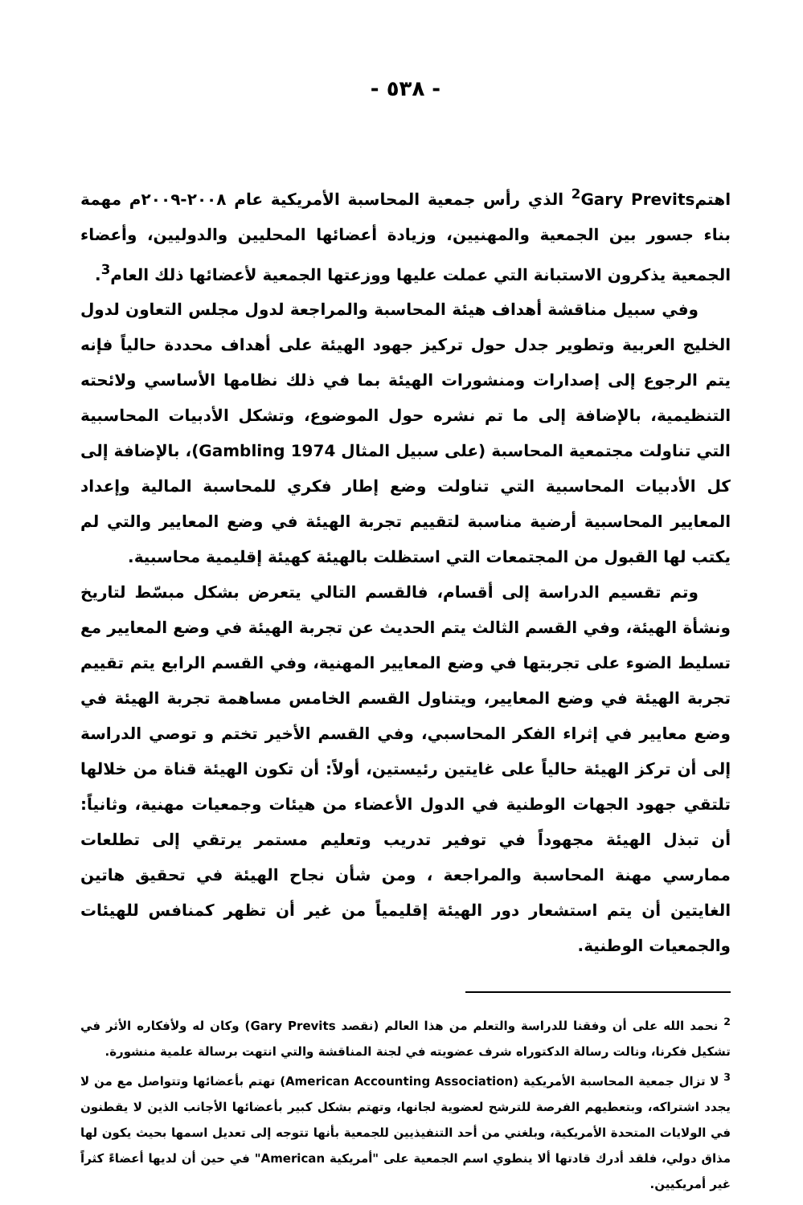- ٥٣٨ -
اهتم<sup>2</sup>Gary Previts الذي رأس جمعية المحاسبة الأمريكية عام ٢٠٠٨-٢٠٠٩م مهمة بناء جسور بين الجمعية والمهنيين، وزيادة أعضائها المحليين والدوليين، وأعضاء الجمعية يذكرون الاستبانة التي عملت عليها ووزعتها الجمعية لأعضائها ذلك العام<sup>3</sup>.
وفي سبيل مناقشة أهداف هيئة المحاسبة والمراجعة لدول مجلس التعاون لدول الخليج العربية وتطوير جدل حول تركيز جهود الهيئة على أهداف محددة حالياً فإنه يتم الرجوع إلى إصدارات ومنشورات الهيئة بما في ذلك نظامها الأساسي ولائحته التنظيمية، بالإضافة إلى ما تم نشره حول الموضوع، وتشكل الأدبيات المحاسبية التي تناولت مجتمعية المحاسبة (على سبيل المثال Gambling 1974)، بالإضافة إلى كل الأدبيات المحاسبية التي تناولت وضع إطار فكري للمحاسبة المالية وإعداد المعايير المحاسبية أرضية مناسبة لتقييم تجربة الهيئة في وضع المعايير والتي لم يكتب لها القبول من المجتمعات التي استظلت بالهيئة كهيئة إقليمية محاسبية.
وتم تقسيم الدراسة إلى أقسام، فالقسم التالي يتعرض بشكل مبسّط لتاريخ ونشأة الهيئة، وفي القسم الثالث يتم الحديث عن تجربة الهيئة في وضع المعايير مع تسليط الضوء على تجربتها في وضع المعايير المهنية، وفي القسم الرابع يتم تقييم تجربة الهيئة في وضع المعايير، ويتناول القسم الخامس مساهمة تجربة الهيئة في وضع معايير في إثراء الفكر المحاسبي، وفي القسم الأخير تختم و توصي الدراسة إلى أن تركز الهيئة حالياً على غايتين رئيستين، أولاً: أن تكون الهيئة قناة من خلالها تلتقي جهود الجهات الوطنية في الدول الأعضاء من هيئات وجمعيات مهنية، وثانياً: أن تبذل الهيئة مجهوداً في توفير تدريب وتعليم مستمر يرتقي إلى تطلعات ممارسي مهنة المحاسبة والمراجعة ، ومن شأن نجاح الهيئة في تحقيق هاتين الغايتين أن يتم استشعار دور الهيئة إقليمياً من غير أن تظهر كمنافس للهيئات والجمعيات الوطنية.
<sup>2</sup> نحمد الله على أن وفقنا للدراسة والتعلم من هذا العالم (نقصد Gary Previts) وكان له ولأفكاره الأثر في تشكيل فكرنا، ونالت رسالة الدكتوراه شرف عضويته في لجنة المناقشة والتي انتهت برسالة علمية منشورة.
<sup>3</sup> لا تزال جمعية المحاسبة الأمريكية (American Accounting Association) تهتم بأعضائها وتتواصل مع من لا يجدد اشتراكه، وبتعطيهم الفرصة للترشح لعضوية لجانها، وتهتم بشكل كبير بأعضائها الأجانب الذين لا يقطنون في الولايات المتحدة الأمريكية، وبلغني من أحد التنفيذيين للجمعية بأنها تتوجه إلى تعديل اسمها بحيث يكون لها مذاق دولي، فلقد أدرك قادتها ألا ينطوي اسم الجمعية على "أمريكية American" في حين أن لديها أعضاءً كثراً غير أمريكيين.